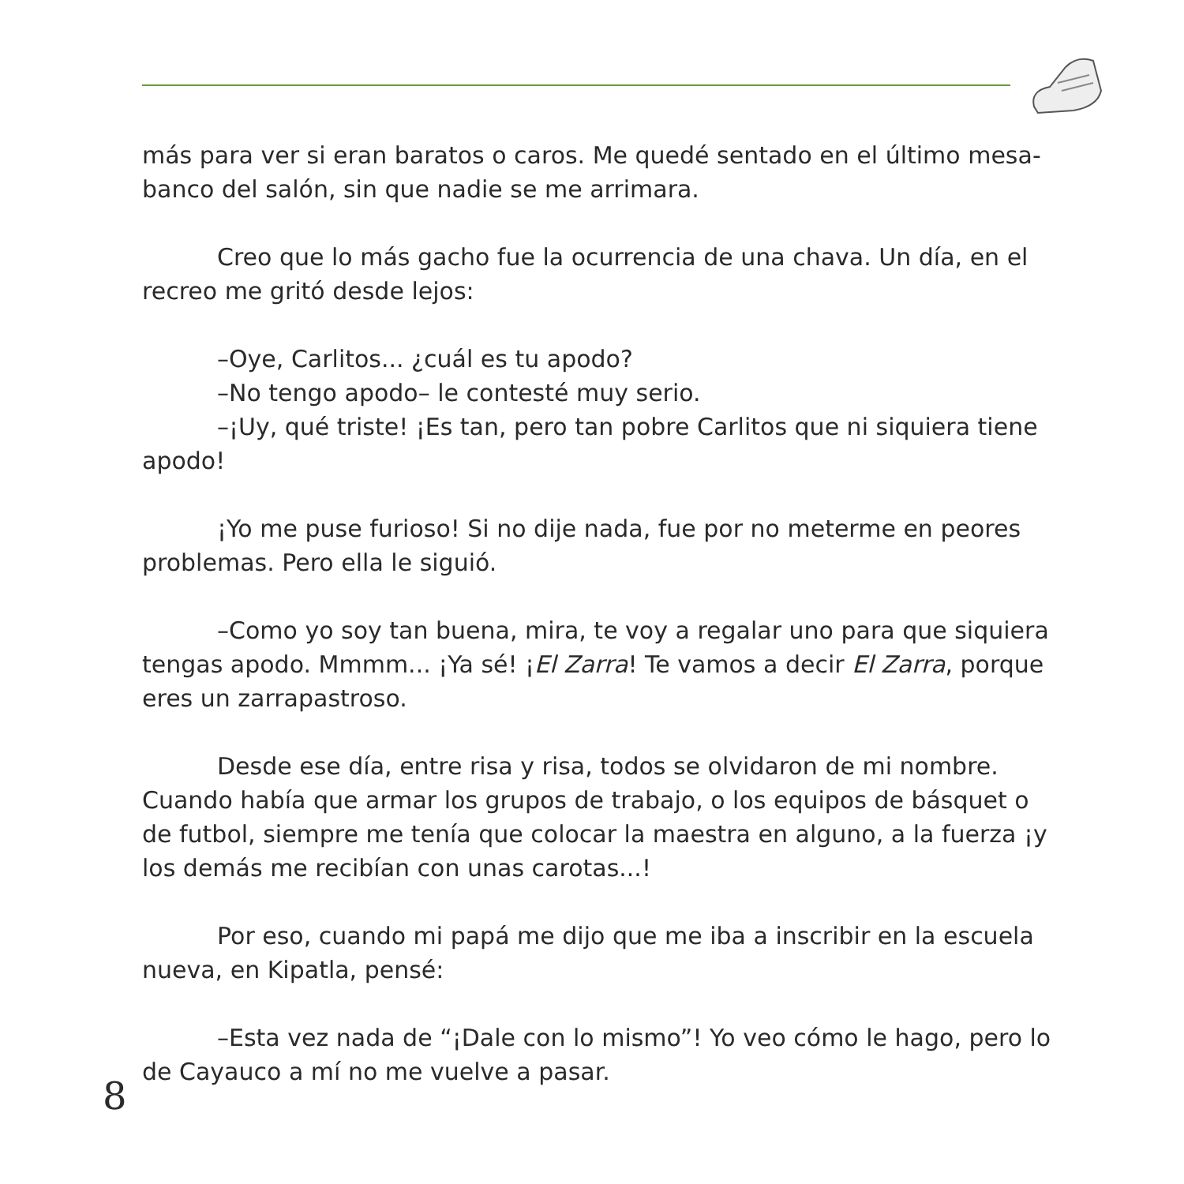más para ver si eran baratos o caros. Me quedé sentado en el último mesa-banco del salón, sin que nadie se me arrimara.
Creo que lo más gacho fue la ocurrencia de una chava. Un día, en el recreo me gritó desde lejos:
–Oye, Carlitos... ¿cuál es tu apodo?
–No tengo apodo– le contesté muy serio.
–¡Uy, qué triste! ¡Es tan, pero tan pobre Carlitos que ni siquiera tiene apodo!
¡Yo me puse furioso! Si no dije nada, fue por no meterme en peores problemas. Pero ella le siguió.
–Como yo soy tan buena, mira, te voy a regalar uno para que siquiera tengas apodo. Mmmm... ¡Ya sé! ¡El Zarra! Te vamos a decir El Zarra, porque eres un zarrapastroso.
Desde ese día, entre risa y risa, todos se olvidaron de mi nombre. Cuando había que armar los grupos de trabajo, o los equipos de básquet o de futbol, siempre me tenía que colocar la maestra en alguno, a la fuerza ¡y los demás me recibían con unas carotas...!
Por eso, cuando mi papá me dijo que me iba a inscribir en la escuela nueva, en Kipatla, pensé:
–Esta vez nada de “¡Dale con lo mismo”! Yo veo cómo le hago, pero lo de Cayauco a mí no me vuelve a pasar.
8